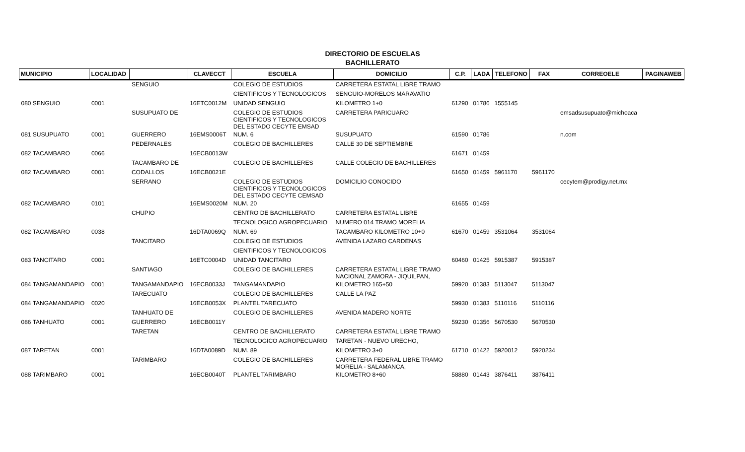DIRECTORIO DE ESCUELAS
BACHILLERATO
| MUNICIPIO | LOCALIDAD | | CLAVECCT | ESCUELA | DOMICILIO | C.P. | LADA | TELEFONO | FAX | CORREOELE | PAGINAWEB |
| --- | --- | --- | --- | --- | --- | --- | --- | --- | --- | --- | --- |
| | | SENGUIO | | COLEGIO DE ESTUDIOS | CARRETERA ESTATAL LIBRE TRAMO | | | | | | |
| | | | | CIENTIFICOS Y TECNOLOGICOS | SENGUIO-MORELOS MARAVATIO | | | | | | |
| 080 SENGUIO | 0001 | | 16ETC0012M | UNIDAD SENGUIO | KILOMETRO 1+0 | 61290 | 01786 | 1555145 | | | |
| | | SUSUPUATO DE | | COLEGIO DE ESTUDIOS CIENTIFICOS Y TECNOLOGICOS DEL ESTADO CECYTE EMSAD | CARRETERA PARICUARO | | | | | emsadsusupuato@michoaca | |
| 081 SUSUPUATO | 0001 | GUERRERO | 16EMS0006T | NUM. 6 | SUSUPUATO | 61590 | 01786 | | | n.com | |
| | | PEDERNALES | | COLEGIO DE BACHILLERES | CALLE 30 DE SEPTIEMBRE | | | | | | |
| 082 TACAMBARO | 0066 | | 16ECB0013W | | | 61671 | 01459 | | | | |
| | | TACAMBARO DE | | COLEGIO DE BACHILLERES | CALLE COLEGIO DE BACHILLERES | | | | | | |
| 082 TACAMBARO | 0001 | CODALLOS | 16ECB0021E | | | 61650 | 01459 | 5961170 | 5961170 | | |
| | | SERRANO | | COLEGIO DE ESTUDIOS CIENTIFICOS Y TECNOLOGICOS DEL ESTADO CECYTE CEMSAD | DOMICILIO CONOCIDO | | | | | cecytem@prodigy.net.mx | |
| 082 TACAMBARO | 0101 | | 16EMS0020M | NUM. 20 | | 61655 | 01459 | | | | |
| | | CHUPIO | | CENTRO DE BACHILLERATO | CARRETERA ESTATAL LIBRE | | | | | | |
| | | | | TECNOLOGICO AGROPECUARIO | NUMERO 014 TRAMO MORELIA | | | | | | |
| 082 TACAMBARO | 0038 | | 16DTA0069Q | NUM. 69 | TACAMBARO KILOMETRO 10+0 | 61670 | 01459 | 3531064 | 3531064 | | |
| | | TANCITARO | | COLEGIO DE ESTUDIOS | AVENIDA LAZARO CARDENAS | | | | | | |
| | | | | CIENTIFICOS Y TECNOLOGICOS | | | | | | | |
| 083 TANCITARO | 0001 | | 16ETC0004D | UNIDAD TANCITARO | | 60460 | 01425 | 5915387 | 5915387 | | |
| | | SANTIAGO | | COLEGIO DE BACHILLERES | CARRETERA ESTATAL LIBRE TRAMO NACIONAL ZAMORA - JIQUILPAN, | | | | | | |
| 084 TANGAMANDAPIO | 0001 | TANGAMANDAPIO | 16ECB0033J | TANGAMANDAPIO | KILOMETRO 165+50 | 59920 | 01383 | 5113047 | 5113047 | | |
| | | TARECUATO | | COLEGIO DE BACHILLERES | CALLE LA PAZ | | | | | | |
| 084 TANGAMANDAPIO | 0020 | | 16ECB0053X | PLANTEL TARECUATO | | 59930 | 01383 | 5110116 | 5110116 | | |
| | | TANHUATO DE | | COLEGIO DE BACHILLERES | AVENIDA MADERO NORTE | | | | | | |
| 086 TANHUATO | 0001 | GUERRERO | 16ECB0011Y | | | 59230 | 01356 | 5670530 | 5670530 | | |
| | | TARETAN | | CENTRO DE BACHILLERATO | CARRETERA ESTATAL LIBRE TRAMO | | | | | | |
| | | | | TECNOLOGICO AGROPECUARIO | TARETAN - NUEVO URECHO, | | | | | | |
| 087 TARETAN | 0001 | | 16DTA0089D | NUM. 89 | KILOMETRO 3+0 | 61710 | 01422 | 5920012 | 5920234 | | |
| | | TARIMBARO | | COLEGIO DE BACHILLERES | CARRETERA FEDERAL LIBRE TRAMO MORELIA - SALAMANCA, | | | | | | |
| 088 TARIMBARO | 0001 | | 16ECB0040T | PLANTEL TARIMBARO | KILOMETRO 8+60 | 58880 | 01443 | 3876411 | 3876411 | | |